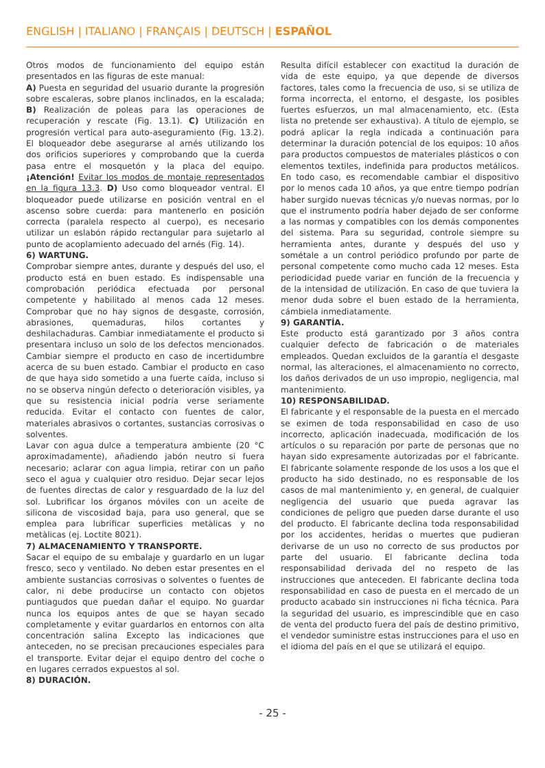ENGLISH | ITALIANO | FRANÇAIS | DEUTSCH | ESPAÑOL
Otros modos de funcionamiento del equipo están presentados en las figuras de este manual:
A) Puesta en seguridad del usuario durante la progresión sobre escaleras, sobre planos inclinados, en la escalada; B) Realización de poleas para las operaciones de recuperación y rescate (Fig. 13.1). C) Utilización en progresión vertical para auto-aseguramiento (Fig. 13.2). El bloqueador debe asegurarse al arnés utilizando los dos orificios superiores y comprobando que la cuerda pasa entre el mosquetón y la placa del equipo. ¡Atención! Evitar los modos de montaje representados en la figura 13.3. D) Uso como bloqueador ventral. El bloqueador puede utilizarse en posición ventral en el ascenso sobre cuerda: para mantenerlo en posición correcta (paralela respecto al cuerpo), es necesario utilizar un eslabón rápido rectangular para sujetarlo al punto de acoplamiento adecuado del arnés (Fig. 14).
6) WARTUNG.
Comprobar siempre antes, durante y después del uso, el producto está en buen estado. Es indispensable una comprobación periódica efectuada por personal competente y habilitado al menos cada 12 meses. Comprobar que no hay signos de desgaste, corrosión, abrasiones, quemaduras, hilos cortantes y deshilachaduras. Cambiar inmediatamente el producto si presentara incluso un solo de los defectos mencionados. Cambiar siempre el producto en caso de incertidumbre acerca de su buen estado. Cambiar el producto en caso de que haya sido sometido a una fuerte caída, incluso si no se observa ningún defecto o deterioración visibles, ya que su resistencia inicial podría verse seriamente reducida. Evitar el contacto con fuentes de calor, materiales abrasivos o cortantes, sustancias corrosivas o solventes.
Lavar con agua dulce a temperatura ambiente (20 °C aproximadamente), añadiendo jabón neutro si fuera necesario; aclarar con agua limpia, retirar con un paño seco el agua y cualquier otro residuo. Dejar secar lejos de fuentes directas de calor y resguardado de la luz del sol. Lubrificar los órganos móviles con un aceite de silicona de viscosidad baja, para uso general, que se emplea para lubrificar superficies metàlicas y no metàlicas (ej. Loctite 8021).
7) ALMACENAMIENTO Y TRANSPORTE.
Sacar el equipo de su embalaje y guardarlo en un lugar fresco, seco y ventilado. No deben estar presentes en el ambiente sustancias corrosivas o solventes o fuentes de calor, ni debe producirse un contacto con objetos puntiagudos que puedan dañar el equipo. No guardar nunca los equipos antes de que se hayan secado completamente y evitar guardarlos en entornos con alta concentración salina Excepto las indicaciones que anteceden, no se precisan precauciones especiales para el transporte. Evitar dejar el equipo dentro del coche o en lugares cerrados expuestos al sol.
8) DURACIÓN.
Resulta difícil establecer con exactitud la duración de vida de este equipo, ya que depende de diversos factores, tales como la frecuencia de uso, si se utiliza de forma incorrecta, el entorno, el desgaste, los posibles fuertes esfuerzos, un mal almacenamiento, etc. (Esta lista no pretende ser exhaustiva). A título de ejemplo, se podrá aplicar la regla indicada a continuación para determinar la duración potencial de los equipos: 10 años para productos compuestos de materiales plásticos o con elementos textiles, indefinida para productos metálicos. En todo caso, es recomendable cambiar el dispositivo por lo menos cada 10 años, ya que entre tiempo podrían haber surgido nuevas técnicas y/o nuevas normas, por lo que el instrumento podría haber dejado de ser conforme a las normas y compatibles con los demás componentes del sistema. Para su seguridad, controle siempre su herramienta antes, durante y después del uso y sométale a un control periódico profundo por parte de personal competente como mucho cada 12 meses. Esta periodicidad puede variar en función de la frecuencia y de la intensidad de utilización. En caso de que tuviera la menor duda sobre el buen estado de la herramienta, cámbiela inmediatamente.
9) GARANTÍA.
Este producto está garantizado por 3 años contra cualquier defecto de fabricación o de materiales empleados. Quedan excluidos de la garantía el desgaste normal, las alteraciones, el almacenamiento no correcto, los daños derivados de un uso impropio, negligencia, mal mantenimiento.
10) RESPONSABILIDAD.
El fabricante y el responsable de la puesta en el mercado se eximen de toda responsabilidad en caso de uso incorrecto, aplicación inadecuada, modificación de los artículos o su reparación por parte de personas que no hayan sido expresamente autorizadas por el fabricante. El fabricante solamente responde de los usos a los que el producto ha sido destinado, no es responsable de los casos de mal mantenimiento y, en general, de cualquier negligencia del usuario que pueda agravar las condiciones de peligro que pueden darse durante el uso del producto. El fabricante declina toda responsabilidad por los accidentes, heridas o muertes que pudieran derivarse de un uso no correcto de sus productos por parte del usuario. El fabricante declina toda responsabilidad derivada del no respeto de las instrucciones que anteceden. El fabricante declina toda responsabilidad en caso de puesta en el mercado de un producto acabado sin instrucciones ni ficha técnica. Para la seguridad del usuario, es imprescindible que en caso de venta del producto fuera del país de destino primitivo, el vendedor suministre estas instrucciones para el uso en el idioma del país en el que se utilizará el equipo.
- 25 -